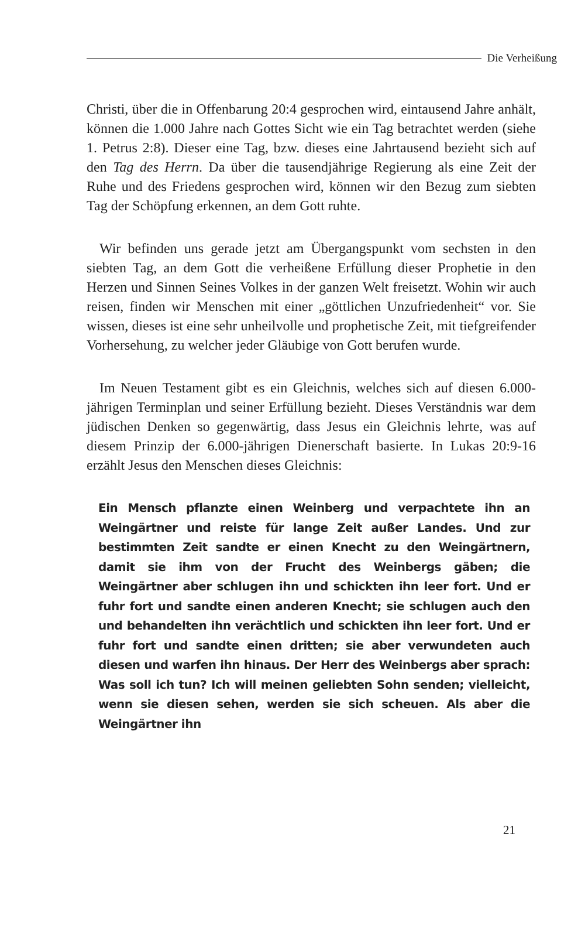Die Verheißung
Christi, über die in Offenbarung 20:4 gesprochen wird, eintausend Jahre anhält, können die 1.000 Jahre nach Gottes Sicht wie ein Tag betrachtet werden (siehe 1. Petrus 2:8). Dieser eine Tag, bzw. dieses eine Jahrtausend bezieht sich auf den Tag des Herrn. Da über die tausendjährige Regierung als eine Zeit der Ruhe und des Friedens gesprochen wird, können wir den Bezug zum siebten Tag der Schöpfung erkennen, an dem Gott ruhte.
Wir befinden uns gerade jetzt am Übergangspunkt vom sechsten in den siebten Tag, an dem Gott die verheißene Erfüllung dieser Prophetie in den Herzen und Sinnen Seines Volkes in der ganzen Welt freisetzt. Wohin wir auch reisen, finden wir Menschen mit einer „göttlichen Unzufriedenheit“ vor. Sie wissen, dieses ist eine sehr unheilvolle und prophetische Zeit, mit tiefgreifender Vorhersehung, zu welcher jeder Gläubige von Gott berufen wurde.
Im Neuen Testament gibt es ein Gleichnis, welches sich auf diesen 6.000-jährigen Terminplan und seiner Erfüllung bezieht. Dieses Verständnis war dem jüdischen Denken so gegenwärtig, dass Jesus ein Gleichnis lehrte, was auf diesem Prinzip der 6.000-jährigen Dienerschaft basierte. In Lukas 20:9-16 erzählt Jesus den Menschen dieses Gleichnis:
Ein Mensch pflanzte einen Weinberg und verpachtete ihn an Weingärtner und reiste für lange Zeit außer Landes. Und zur bestimmten Zeit sandte er einen Knecht zu den Weingärtnern, damit sie ihm von der Frucht des Weinbergs gäben; die Weingärtner aber schlugen ihn und schickten ihn leer fort. Und er fuhr fort und sandte einen anderen Knecht; sie schlugen auch den und behandelten ihn verächtlich und schickten ihn leer fort. Und er fuhr fort und sandte einen dritten; sie aber verwundeten auch diesen und warfen ihn hinaus. Der Herr des Weinbergs aber sprach: Was soll ich tun? Ich will meinen geliebten Sohn senden; vielleicht, wenn sie diesen sehen, werden sie sich scheuen. Als aber die Weingärtner ihn
21